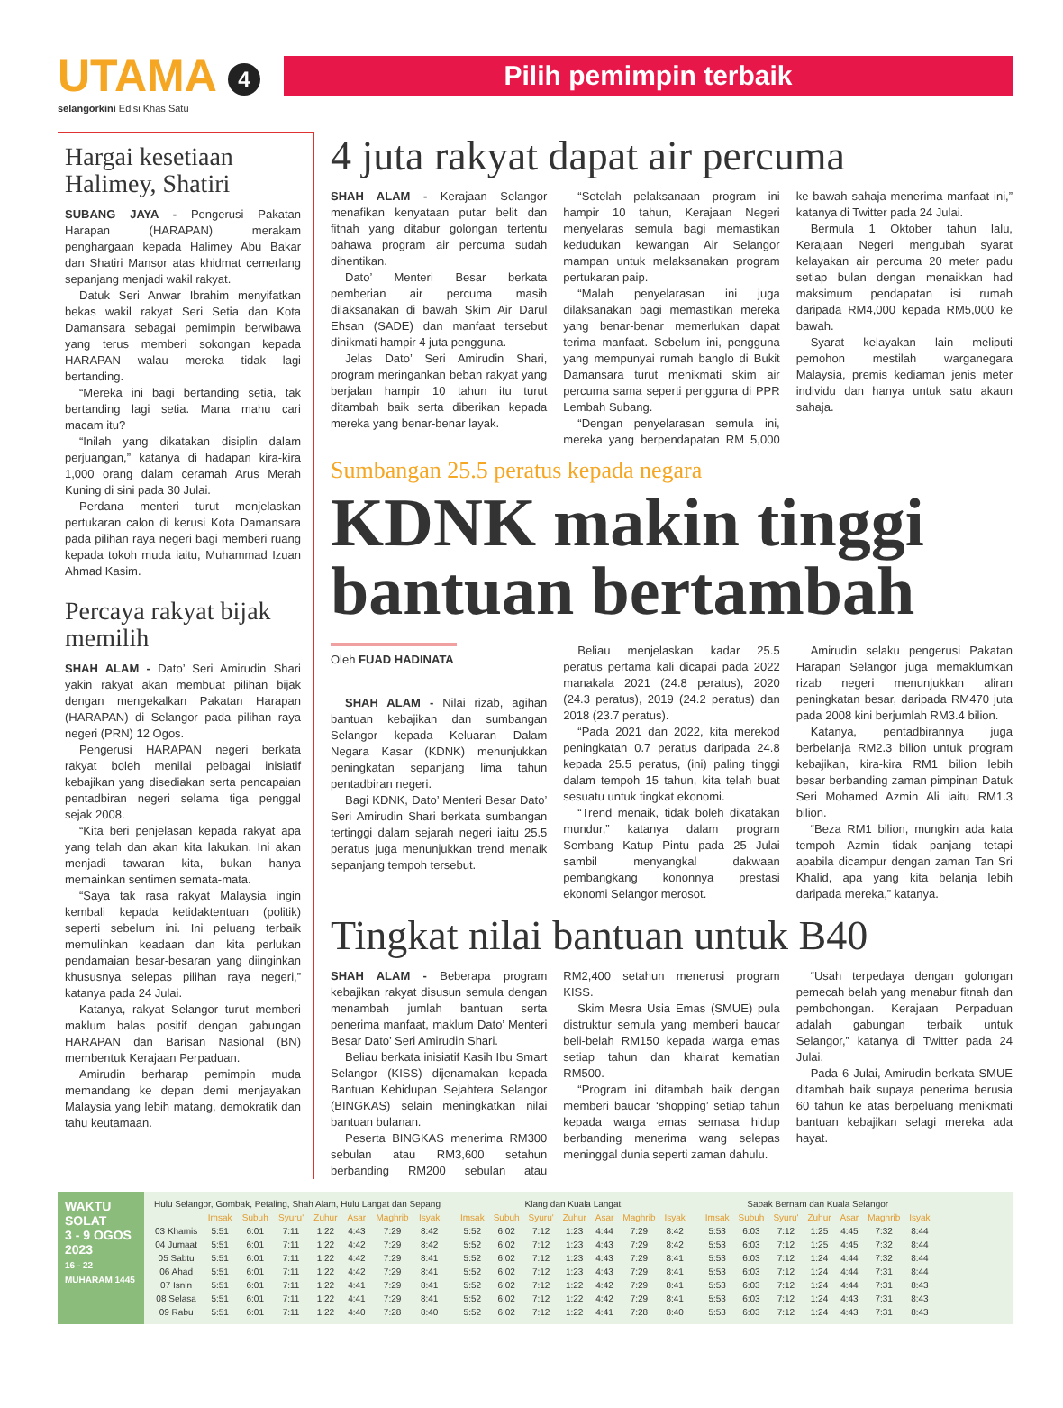UTAMA 4
Pilih pemimpin terbaik
selangorkini Edisi Khas Satu
Hargai kesetiaan Halimey, Shatiri
SUBANG JAYA - Pengerusi Pakatan Harapan (HARAPAN) merakam penghargaan kepada Halimey Abu Bakar dan Shatiri Mansor atas khidmat cemerlang sepanjang menjadi wakil rakyat.
Datuk Seri Anwar Ibrahim menyifatkan bekas wakil rakyat Seri Setia dan Kota Damansara sebagai pemimpin berwibawa yang terus memberi sokongan kepada HARAPAN walau mereka tidak lagi bertanding.
“Mereka ini bagi bertanding setia, tak bertanding lagi setia. Mana mahu cari macam itu?
“Inilah yang dikatakan disiplin dalam perjuangan,” katanya di hadapan kira-kira 1,000 orang dalam ceramah Arus Merah Kuning di sini pada 30 Julai.
Perdana menteri turut menjelaskan pertukaran calon di kerusi Kota Damansara pada pilihan raya negeri bagi memberi ruang kepada tokoh muda iaitu, Muhammad Izuan Ahmad Kasim.
Percaya rakyat bijak memilih
SHAH ALAM - Dato’ Seri Amirudin Shari yakin rakyat akan membuat pilihan bijak dengan mengekalkan Pakatan Harapan (HARAPAN) di Selangor pada pilihan raya negeri (PRN) 12 Ogos.
Pengerusi HARAPAN negeri berkata rakyat boleh menilai pelbagai inisiatif kebajikan yang disediakan serta pencapaian pentadbiran negeri selama tiga penggal sejak 2008.
“Kita beri penjelasan kepada rakyat apa yang telah dan akan kita lakukan. Ini akan menjadi tawaran kita, bukan hanya memainkan sentimen semata-mata.
“Saya tak rasa rakyat Malaysia ingin kembali kepada ketidaktentuan (politik) seperti sebelum ini. Ini peluang terbaik memulihkan keadaan dan kita perlukan pendamaian besar-besaran yang diinginkan khususnya selepas pilihan raya negeri,” katanya pada 24 Julai.
Katanya, rakyat Selangor turut memberi maklum balas positif dengan gabungan HARAPAN dan Barisan Nasional (BN) membentuk Kerajaan Perpaduan.
Amirudin berharap pemimpin muda memandang ke depan demi menjayakan Malaysia yang lebih matang, demokratik dan tahu keutamaan.
4 juta rakyat dapat air percuma
SHAH ALAM - Kerajaan Selangor menafikan kenyataan putar belit dan fitnah yang ditabur golongan tertentu bahawa program air percuma sudah dihentikan.
Dato’ Menteri Besar berkata pemberian air percuma masih dilaksanakan di bawah Skim Air Darul Ehsan (SADE) dan manfaat tersebut dinikmati hampir 4 juta pengguna.
Jelas Dato’ Seri Amirudin Shari, program meringankan beban rakyat yang berjalan hampir 10 tahun itu turut ditambah baik serta diberikan kepada mereka yang benar-benar layak.
“Setelah pelaksanaan program ini hampir 10 tahun, Kerajaan Negeri menyelaras semula bagi memastikan kedudukan kewangan Air Selangor mampan untuk melaksanakan program pertukaran paip.
“Malah penyelarasan ini juga dilaksanakan bagi memastikan mereka yang benar-benar memerlukan dapat terima manfaat. Sebelum ini, pengguna yang mempunyai rumah banglo di Bukit Damansara turut menikmati skim air percuma sama seperti pengguna di PPR Lembah Subang.
“Dengan penyelarasan semula ini, mereka yang berpendapatan RM 5,000 ke bawah sahaja menerima manfaat ini,” katanya di Twitter pada 24 Julai.
Bermula 1 Oktober tahun lalu, Kerajaan Negeri mengubah syarat kelayakan air percuma 20 meter padu setiap bulan dengan menaikkan had maksimum pendapatan isi rumah daripada RM4,000 kepada RM5,000 ke bawah.
Syarat kelayakan lain meliputi pemohon mestilah warganegara Malaysia, premis kediaman jenis meter individu dan hanya untuk satu akaun sahaja.
Sumbangan 25.5 peratus kepada negara
KDNK makin tinggi bantuan bertambah
Oleh FUAD HADINATA
SHAH ALAM - Nilai rizab, agihan bantuan kebajikan dan sumbangan Selangor kepada Keluaran Dalam Negara Kasar (KDNK) menunjukkan peningkatan sepanjang lima tahun pentadbiran negeri.
Bagi KDNK, Dato’ Menteri Besar Dato’ Seri Amirudin Shari berkata sumbangan tertinggi dalam sejarah negeri iaitu 25.5 peratus juga menunjukkan trend menaik sepanjang tempoh tersebut.
Beliau menjelaskan kadar 25.5 peratus pertama kali dicapai pada 2022 manakala 2021 (24.8 peratus), 2020 (24.3 peratus), 2019 (24.2 peratus) dan 2018 (23.7 peratus).
“Pada 2021 dan 2022, kita merekod peningkatan 0.7 peratus daripada 24.8 kepada 25.5 peratus, (ini) paling tinggi dalam tempoh 15 tahun, kita telah buat sesuatu untuk tingkat ekonomi.
“Trend menaik, tidak boleh dikatakan mundur,” katanya dalam program Sembang Katup Pintu pada 25 Julai sambil menyangkal dakwaan pembangkang kononnya prestasi ekonomi Selangor merosot.
Amirudin selaku pengerusi Pakatan Harapan Selangor juga memaklumkan rizab negeri menunjukkan aliran peningkatan besar, daripada RM470 juta pada 2008 kini berjumlah RM3.4 bilion.
Katanya, pentadbirannya juga berbelanja RM2.3 bilion untuk program kebajikan, kira-kira RM1 bilion lebih besar berbanding zaman pimpinan Datuk Seri Mohamed Azmin Ali iaitu RM1.3 bilion.
“Beza RM1 bilion, mungkin ada kata tempoh Azmin tidak panjang tetapi apabila dicampur dengan zaman Tan Sri Khalid, apa yang kita belanja lebih daripada mereka,” katanya.
Tingkat nilai bantuan untuk B40
SHAH ALAM - Beberapa program kebajikan rakyat disusun semula dengan menambah jumlah bantuan serta penerima manfaat, maklum Dato’ Menteri Besar Dato’ Seri Amirudin Shari.
Beliau berkata inisiatif Kasih Ibu Smart Selangor (KISS) dijenamakan kepada Bantuan Kehidupan Sejahtera Selangor (BINGKAS) selain meningkatkan nilai bantuan bulanan.
Peserta BINGKAS menerima RM300 sebulan atau RM3,600 setahun berbanding RM200 sebulan atau RM2,400 setahun menerusi program KISS.
Skim Mesra Usia Emas (SMUE) pula distruktur semula yang memberi baucar beli-belah RM150 kepada warga emas setiap tahun dan khairat kematian RM500.
“Program ini ditambah baik dengan memberi baucar ‘shopping’ setiap tahun kepada warga emas semasa hidup berbanding menerima wang selepas meninggal dunia seperti zaman dahulu.
“Usah terpedaya dengan golongan pemecah belah yang menabur fitnah dan pembohongan. Kerajaan Perpaduan adalah gabungan terbaik untuk Selangor,” katanya di Twitter pada 24 Julai.
Pada 6 Julai, Amirudin berkata SMUE ditambah baik supaya penerima berusia 60 tahun ke atas berpeluang menikmati bantuan kebajikan selagi mereka ada hayat.
WAKTU SOLAT
3 - 9 OGOS 2023
16 - 22 MUHARAM 1445
| Hulu Selangor, Gombak, Petaling, Shah Alam, Hulu Langat dan Sepang | | | | | | | |
| --- | --- | --- | --- | --- | --- | --- | --- |
| | Imsak | Subuh | Syuru' | Zuhur | Asar | Maghrib | Isyak |
| 03 Khamis | 5:51 | 6:01 | 7:11 | 1:22 | 4:43 | 7:29 | 8:42 |
| 04 Jumaat | 5:51 | 6:01 | 7:11 | 1:22 | 4:42 | 7:29 | 8:42 |
| 05 Sabtu | 5:51 | 6:01 | 7:11 | 1:22 | 4:42 | 7:29 | 8:41 |
| 06 Ahad | 5:51 | 6:01 | 7:11 | 1:22 | 4:42 | 7:29 | 8:41 |
| 07 Isnin | 5:51 | 6:01 | 7:11 | 1:22 | 4:41 | 7:29 | 8:41 |
| 08 Selasa | 5:51 | 6:01 | 7:11 | 1:22 | 4:41 | 7:29 | 8:41 |
| 09 Rabu | 5:51 | 6:01 | 7:11 | 1:22 | 4:40 | 7:28 | 8:40 |
| Klang dan Kuala Langat | | | | | | |
| --- | --- | --- | --- | --- | --- | --- |
| Imsak | Subuh | Syuru' | Zuhur | Asar | Maghrib | Isyak |
| 5:52 | 6:02 | 7:12 | 1:23 | 4:44 | 7:29 | 8:42 |
| 5:52 | 6:02 | 7:12 | 1:23 | 4:43 | 7:29 | 8:42 |
| 5:52 | 6:02 | 7:12 | 1:23 | 4:43 | 7:29 | 8:41 |
| 5:52 | 6:02 | 7:12 | 1:23 | 4:43 | 7:29 | 8:41 |
| 5:52 | 6:02 | 7:12 | 1:22 | 4:42 | 7:29 | 8:41 |
| 5:52 | 6:02 | 7:12 | 1:22 | 4:42 | 7:29 | 8:41 |
| 5:52 | 6:02 | 7:12 | 1:22 | 4:41 | 7:28 | 8:40 |
| Sabak Bernam dan Kuala Selangor | | | | | | |
| --- | --- | --- | --- | --- | --- | --- |
| Imsak | Subuh | Syuru' | Zuhur | Asar | Maghrib | Isyak |
| 5:53 | 6:03 | 7:12 | 1:25 | 4:45 | 7:32 | 8:44 |
| 5:53 | 6:03 | 7:12 | 1:25 | 4:45 | 7:32 | 8:44 |
| 5:53 | 6:03 | 7:12 | 1:24 | 4:44 | 7:32 | 8:44 |
| 5:53 | 6:03 | 7:12 | 1:24 | 4:44 | 7:31 | 8:44 |
| 5:53 | 6:03 | 7:12 | 1:24 | 4:44 | 7:31 | 8:43 |
| 5:53 | 6:03 | 7:12 | 1:24 | 4:43 | 7:31 | 8:43 |
| 5:53 | 6:03 | 7:12 | 1:24 | 4:43 | 7:31 | 8:43 |